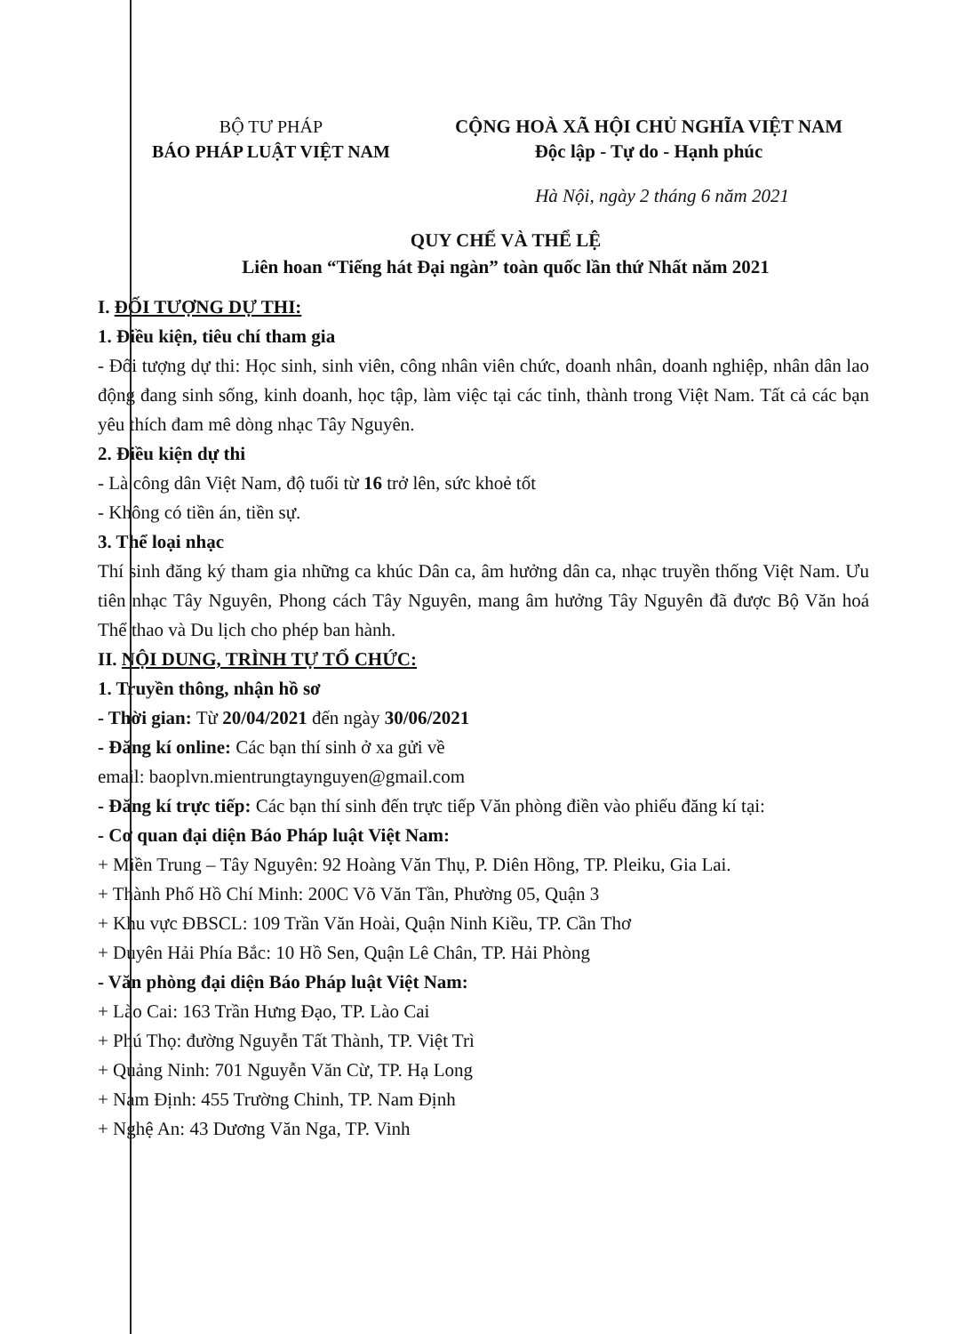BỘ TƯ PHÁP
BÁO PHÁP LUẬT VIỆT NAM
CỘNG HOÀ XÃ HỘI CHỦ NGHĨA VIỆT NAM
Độc lập - Tự do - Hạnh phúc
Hà Nội, ngày 2 tháng 6 năm 2021
QUY CHẾ VÀ THỂ LỆ
Liên hoan “Tiếng hát Đại ngàn” toàn quốc lần thứ Nhất năm 2021
I. ĐỐI TƯỢNG DỰ THI:
1. Điều kiện, tiêu chí tham gia
- Đối tượng dự thi: Học sinh, sinh viên, công nhân viên chức, doanh nhân, doanh nghiệp, nhân dân lao động đang sinh sống, kinh doanh, học tập, làm việc tại các tỉnh, thành trong Việt Nam. Tất cả các bạn yêu thích đam mê dòng nhạc Tây Nguyên.
2. Điều kiện dự thi
- Là công dân Việt Nam, độ tuổi từ 16 trở lên, sức khoẻ tốt
- Không có tiền án, tiền sự.
3. Thể loại nhạc
Thí sinh đăng ký tham gia những ca khúc Dân ca, âm hưởng dân ca, nhạc truyền thống Việt Nam. Ưu tiên nhạc Tây Nguyên, Phong cách Tây Nguyên, mang âm hưởng Tây Nguyên đã được Bộ Văn hoá Thể thao và Du lịch cho phép ban hành.
II. NỘI DUNG, TRÌNH TỰ TỔ CHỨC:
1. Truyền thông, nhận hồ sơ
- Thời gian: Từ 20/04/2021 đến ngày 30/06/2021
- Đăng kí online: Các bạn thí sinh ở xa gửi về
email: baoplvn.mientrungtaynguyen@gmail.com
- Đăng kí trực tiếp: Các bạn thí sinh đến trực tiếp Văn phòng điền vào phiếu đăng kí tại:
- Cơ quan đại diện Báo Pháp luật Việt Nam:
+ Miền Trung – Tây Nguyên: 92 Hoàng Văn Thụ, P. Diên Hồng, TP. Pleiku, Gia Lai.
+ Thành Phố Hồ Chí Minh: 200C Võ Văn Tần, Phường 05, Quận 3
+ Khu vực ĐBSCL: 109 Trần Văn Hoài, Quận Ninh Kiều, TP. Cần Thơ
+ Duyên Hải Phía Bắc: 10 Hồ Sen, Quận Lê Chân, TP. Hải Phòng
- Văn phòng đại diện Báo Pháp luật Việt Nam:
+ Lào Cai: 163 Trần Hưng Đạo, TP. Lào Cai
+ Phú Thọ: đường Nguyễn Tất Thành, TP. Việt Trì
+ Quảng Ninh: 701 Nguyễn Văn Cừ, TP. Hạ Long
+ Nam Định: 455 Trường Chinh, TP. Nam Định
+ Nghệ An: 43 Dương Văn Nga, TP. Vinh